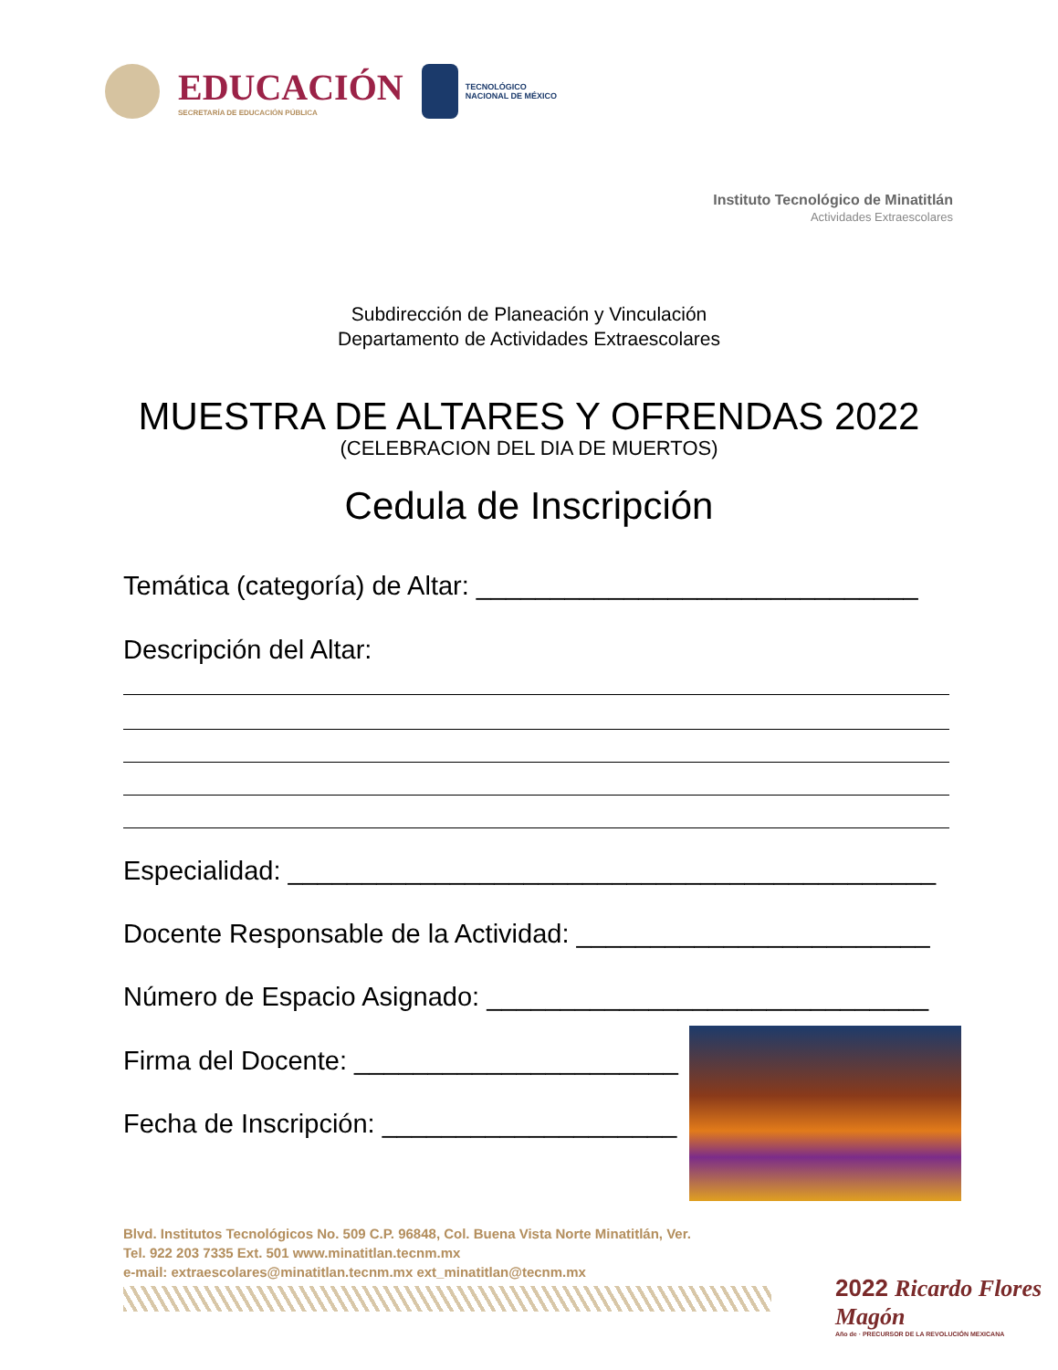EDUCACIÓN
SECRETARÍA DE EDUCACIÓN PÚBLICA
TECNOLÓGICO
NACIONAL DE MÉXICO
Instituto Tecnológico de Minatitlán
Actividades Extraescolares
Subdirección de Planeación y Vinculación
Departamento de Actividades Extraescolares
MUESTRA DE ALTARES Y OFRENDAS 2022
(CELEBRACION DEL DIA DE MUERTOS)
Cedula de Inscripción
Temática (categoría) de Altar: ______________________________
Descripción del Altar:
Especialidad: ____________________________________________
Docente Responsable de la Actividad: ________________________
Número de Espacio Asignado: ______________________________
Firma del Docente: ______________________
Fecha de Inscripción: ____________________
Blvd. Institutos Tecnológicos No. 509 C.P. 96848, Col. Buena Vista Norte Minatitlán, Ver.
Tel. 922 203 7335 Ext. 501 www.minatitlan.tecnm.mx
e-mail: extraescolares@minatitlan.tecnm.mx ext_minatitlan@tecnm.mx
2022 Ricardo Flores Magón
Año de · PRECURSOR DE LA REVOLUCIÓN MEXICANA